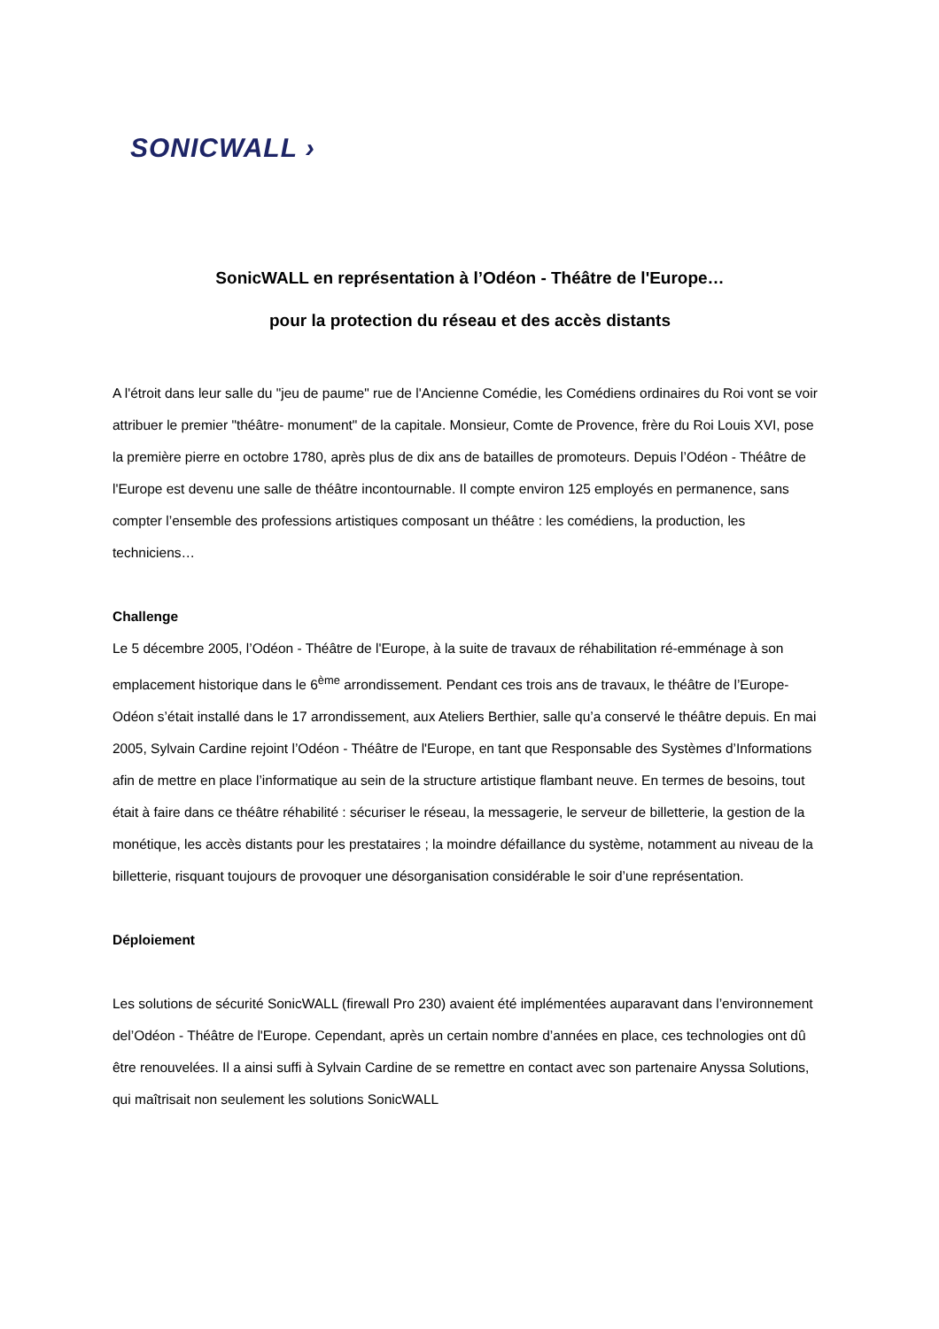SONICWALL ›
SonicWALL en représentation à l’Odéon - Théâtre de l'Europe…
pour la protection du réseau et des accès distants
A l'étroit dans leur salle du "jeu de paume" rue de l'Ancienne Comédie, les Comédiens ordinaires du Roi vont se voir attribuer le premier "théâtre- monument" de la capitale. Monsieur, Comte de Provence, frère du Roi Louis XVI, pose la première pierre en octobre 1780, après plus de dix ans de batailles de promoteurs. Depuis l’Odéon - Théâtre de l'Europe est devenu une salle de théâtre incontournable. Il compte environ 125 employés en permanence, sans compter l’ensemble des professions artistiques composant un théâtre : les comédiens, la production, les techniciens…
Challenge
Le 5 décembre 2005, l’Odéon - Théâtre de l'Europe, à la suite de travaux de réhabilitation ré-emménage à son emplacement historique dans le 6<sup>ème</sup> arrondissement. Pendant ces trois ans de travaux, le théâtre de l’Europe-Odéon s’était installé dans le 17 arrondissement, aux Ateliers Berthier, salle qu’a conservé le théâtre depuis. En mai 2005, Sylvain Cardine rejoint l’Odéon - Théâtre de l'Europe, en tant que Responsable des Systèmes d’Informations afin de mettre en place l’informatique au sein de la structure artistique flambant neuve. En termes de besoins, tout était à faire dans ce théâtre réhabilité : sécuriser le réseau, la messagerie, le serveur de billetterie, la gestion de la monétique, les accès distants pour les prestataires ; la moindre défaillance du système, notamment au niveau de la billetterie, risquant toujours de provoquer une désorganisation considérable le soir d’une représentation.
Déploiement
Les solutions de sécurité SonicWALL (firewall Pro 230) avaient été implémentées auparavant dans l’environnement del’Odéon - Théâtre de l'Europe. Cependant, après un certain nombre d’années en place, ces technologies ont dû être renouvelées. Il a ainsi suffi à Sylvain Cardine de se remettre en contact avec son partenaire Anyssa Solutions, qui maîtrisait non seulement les solutions SonicWALL